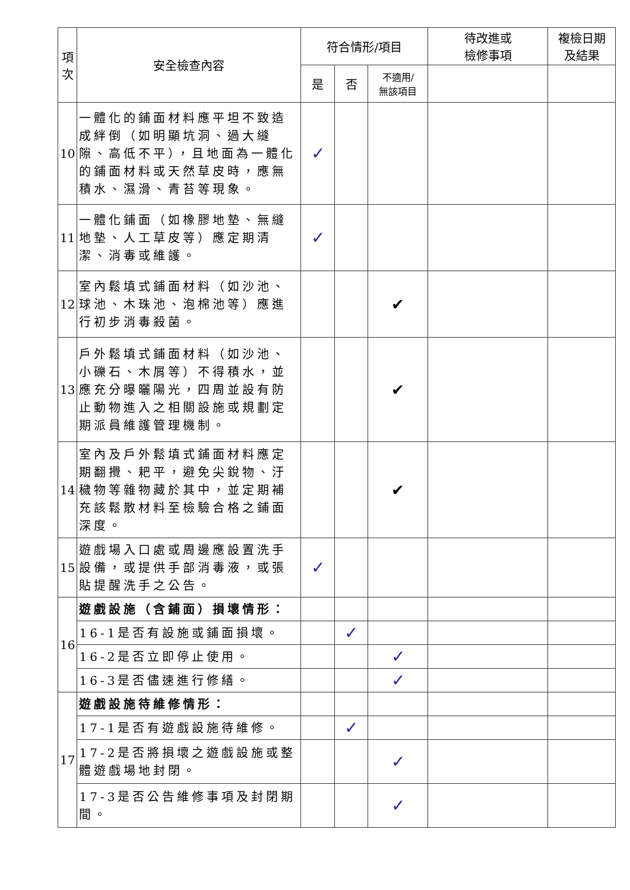| 項次 | 安全檢查內容 | 符合情形/項目 | | | 待改進或 檢修事項 | 複檢日期 及結果 |
| --- | --- | --- | --- | --- | --- | --- |
| | | 是 | 否 | 不適用/ 無該項目 | | |
| 10 | 一體化的鋪面材料應平坦不致造成絆倒（如明顯坑洞、過大縫隙、高低不平），且地面為一體化的鋪面材料或天然草皮時，應無積水、濕滑、青苔等現象。 | ✓ | | | | |
| 11 | 一體化鋪面（如橡膠地墊、無縫地墊、人工草皮等）應定期清潔、消毒或維護。 | ✓ | | | | |
| 12 | 室內鬆填式鋪面材料（如沙池、球池、木珠池、泡棉池等）應進行初步消毒殺菌。 | | | ✔ | | |
| 13 | 戶外鬆填式鋪面材料（如沙池、小礫石、木屑等）不得積水，並應充分曝曬陽光，四周並設有防止動物進入之相關設施或規劃定期派員維護管理機制。 | | | ✔ | | |
| 14 | 室內及戶外鬆填式鋪面材料應定期翻攪、耙平，避免尖銳物、汙穢物等雜物藏於其中，並定期補充該鬆散材料至檢驗合格之鋪面深度。 | | | ✔ | | |
| 15 | 遊戲場入口處或周邊應設置洗手設備，或提供手部消毒液，或張貼提醒洗手之公告。 | ✓ | | | | |
| 16 | 遊戲設施（含鋪面）損壞情形： | | | | | |
| | 16-1是否有設施或鋪面損壞。 | | ✓ | | | |
| | 16-2是否立即停止使用。 | | | ✓ | | |
| | 16-3是否儘速進行修繕。 | | | ✓ | | |
| 17 | 遊戲設施待維修情形： | | | | | |
| | 17-1是否有遊戲設施待維修。 | | ✓ | | | |
| | 17-2是否將損壞之遊戲設施或整體遊戲場地封閉。 | | | ✓ | | |
| | 17-3是否公告維修事項及封閉期間。 | | | ✓ | | |